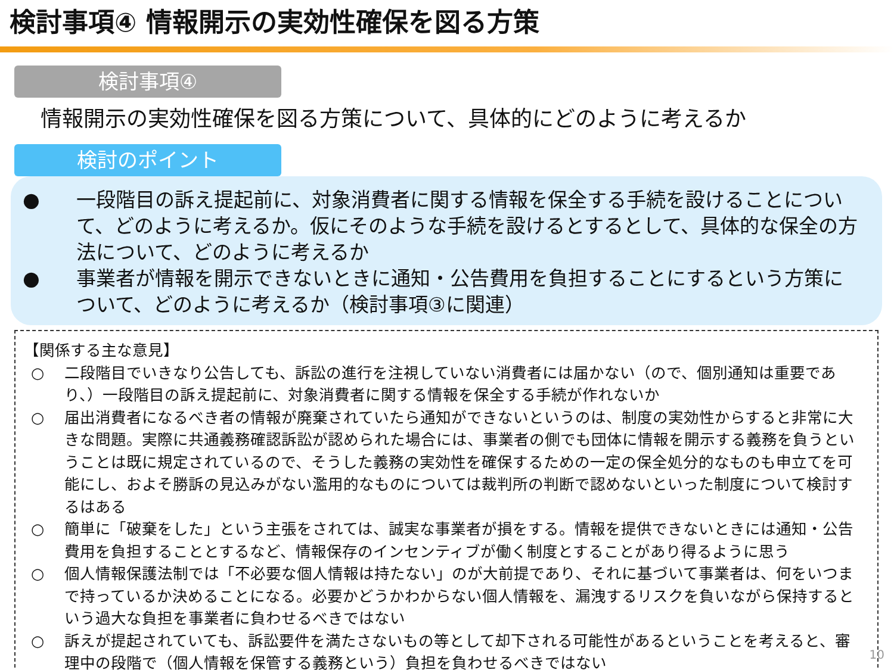検討事項④ 情報開示の実効性確保を図る方策
検討事項④
情報開示の実効性確保を図る方策について、具体的にどのように考えるか
検討のポイント
● 一段階目の訴え提起前に、対象消費者に関する情報を保全する手続を設けることについて、どのように考えるか。仮にそのような手続を設けるとするとして、具体的な保全の方法について、どのように考えるか
● 事業者が情報を開示できないときに通知・公告費用を負担することにするという方策について、どのように考えるか（検討事項③に関連）
【関係する主な意見】
○ 二段階目でいきなり公告しても、訴訟の進行を注視していない消費者には届かない（ので、個別通知は重要であり、）一段階目の訴え提起前に、対象消費者に関する情報を保全する手続が作れないか
○ 届出消費者になるべき者の情報が廃棄されていたら通知ができないというのは、制度の実効性からすると非常に大きな問題。実際に共通義務確認訴訟が認められた場合には、事業者の側でも団体に情報を開示する義務を負うということは既に規定されているので、そうした義務の実効性を確保するための一定の保全処分的なものも申立てを可能にし、およそ勝訴の見込みがない濫用的なものについては裁判所の判断で認めないといった制度について検討するはある
○ 簡単に「破棄をした」という主張をされては、誠実な事業者が損をする。情報を提供できないときには通知・公告費用を負担することとするなど、情報保存のインセンティブが働く制度とすることがあり得るように思う
○ 個人情報保護法制では「不必要な個人情報は持たない」のが大前提であり、それに基づいて事業者は、何をいつまで持っているか決めることになる。必要かどうかわからない個人情報を、漏洩するリスクを負いながら保持するという過大な負担を事業者に負わせるべきではない
○ 訴えが提起されていても、訴訟要件を満たさないもの等として却下される可能性があるということを考えると、審理中の段階で（個人情報を保管する義務という）負担を負わせるべきではない
10